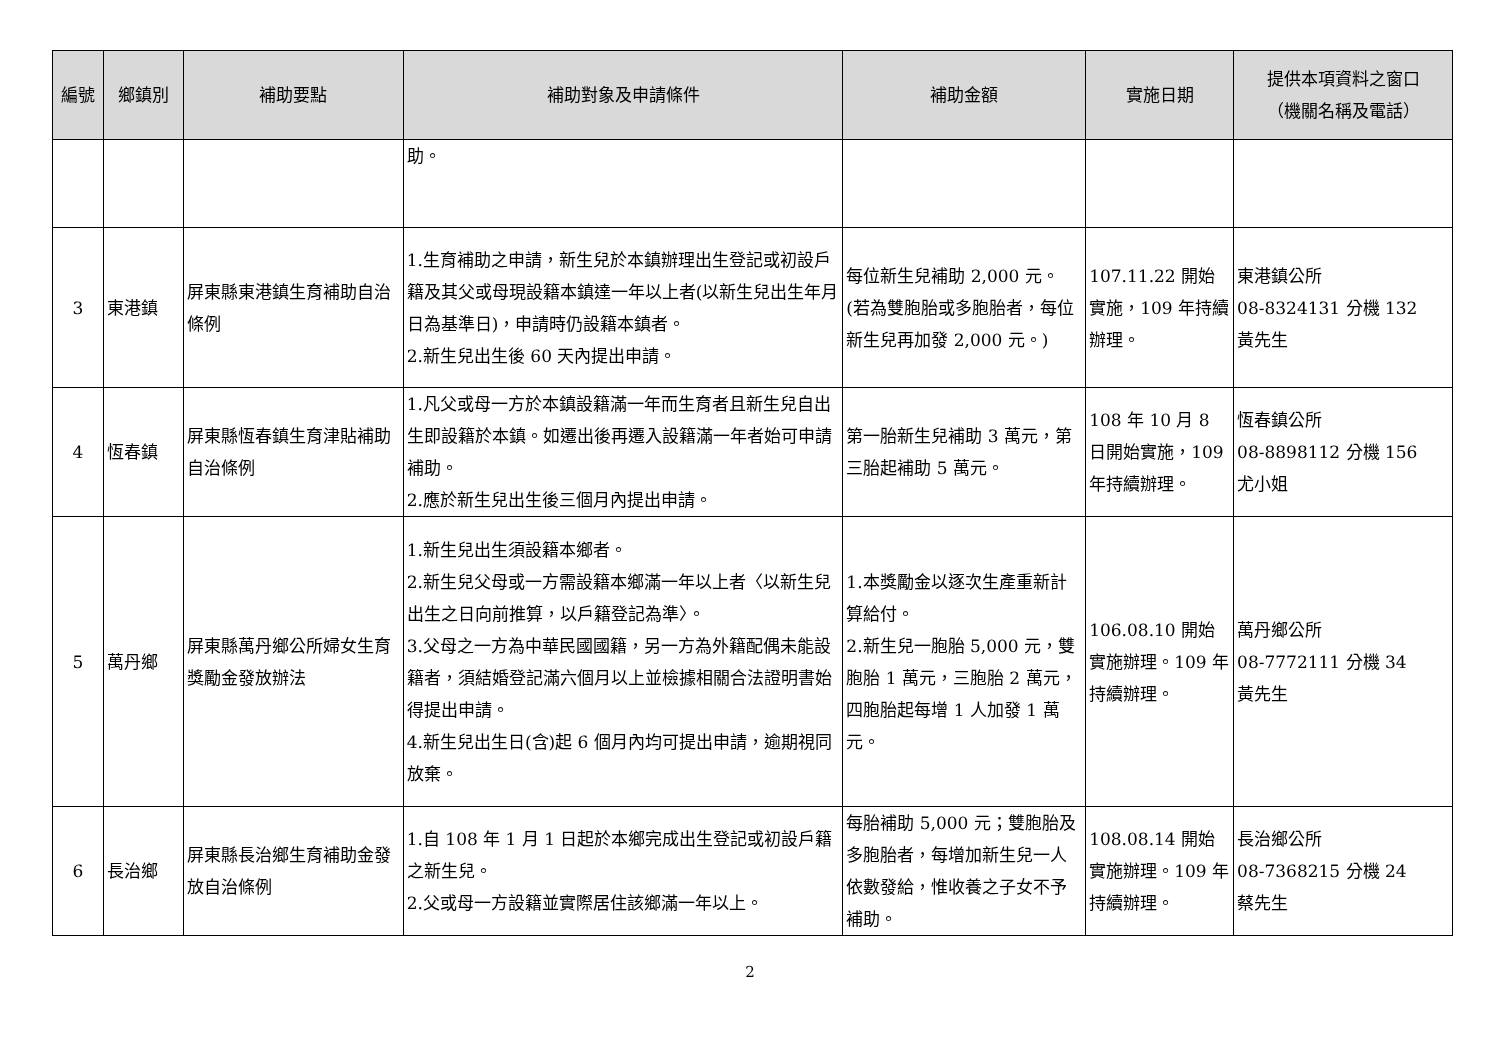| 編號 | 鄉鎮別 | 補助要點 | 補助對象及申請條件 | 補助金額 | 實施日期 | 提供本項資料之窗口 （機關名稱及電話） |
| --- | --- | --- | --- | --- | --- | --- |
| | | | 助。 | | | |
| 3 | 東港鎮 | 屏東縣東港鎮生育補助自治條例 | 1.生育補助之申請，新生兒於本鎮辦理出生登記或初設戶籍及其父或母現設籍本鎮達一年以上者(以新生兒出生年月日為基準日)，申請時仍設籍本鎮者。 2.新生兒出生後 60 天內提出申請。 | 每位新生兒補助 2,000 元。(若為雙胞胎或多胞胎者，每位新生兒再加發 2,000 元。) | 107.11.22 開始實施，109 年持續辦理。 | 東港鎮公所 08-8324131 分機 132 黃先生 |
| 4 | 恆春鎮 | 屏東縣恆春鎮生育津貼補助自治條例 | 1.凡父或母一方於本鎮設籍滿一年而生育者且新生兒自出生即設籍於本鎮。如遷出後再遷入設籍滿一年者始可申請補助。 2.應於新生兒出生後三個月內提出申請。 | 第一胎新生兒補助 3 萬元，第三胎起補助 5 萬元。 | 108 年 10 月 8 日開始實施，109 年持續辦理。 | 恆春鎮公所 08-8898112 分機 156 尤小姐 |
| 5 | 萬丹鄉 | 屏東縣萬丹鄉公所婦女生育獎勵金發放辦法 | 1.新生兒出生須設籍本鄉者。 2.新生兒父母或一方需設籍本鄉滿一年以上者〈以新生兒出生之日向前推算，以戶籍登記為準〉。 3.父母之一方為中華民國國籍，另一方為外籍配偶未能設籍者，須結婚登記滿六個月以上並檢據相關合法證明書始得提出申請。 4.新生兒出生日(含)起 6 個月內均可提出申請，逾期視同放棄。 | 1.本獎勵金以逐次生產重新計算給付。 2.新生兒一胞胎 5,000 元，雙胞胎 1 萬元，三胞胎 2 萬元，四胞胎起每增 1 人加發 1 萬元。 | 106.08.10 開始實施辦理。109 年持續辦理。 | 萬丹鄉公所 08-7772111 分機 34 黃先生 |
| 6 | 長治鄉 | 屏東縣長治鄉生育補助金發放自治條例 | 1.自 108 年 1 月 1 日起於本鄉完成出生登記或初設戶籍之新生兒。 2.父或母一方設籍並實際居住該鄉滿一年以上。 | 每胎補助 5,000 元；雙胞胎及多胞胎者，每增加新生兒一人依數發給，惟收養之子女不予補助。 | 108.08.14 開始實施辦理。109 年持續辦理。 | 長治鄉公所 08-7368215 分機 24 蔡先生 |
2